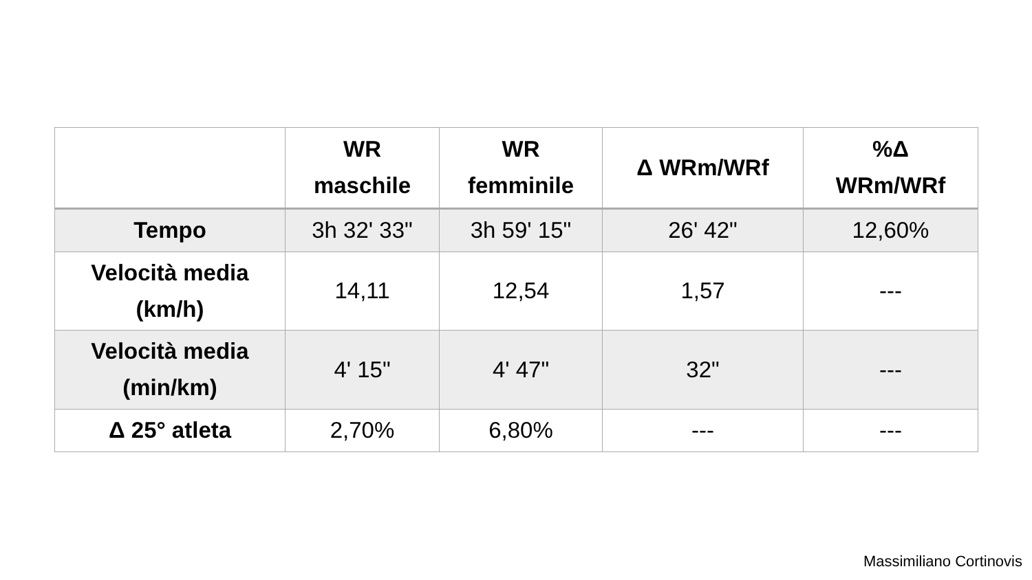| | WR maschile | WR femminile | Δ WRm/WRf | %Δ WRm/WRf |
| --- | --- | --- | --- | --- |
| Tempo | 3h 32' 33" | 3h 59' 15" | 26' 42" | 12,60% |
| Velocità media (km/h) | 14,11 | 12,54 | 1,57 | --- |
| Velocità media (min/km) | 4' 15" | 4' 47" | 32" | --- |
| Δ 25° atleta | 2,70% | 6,80% | --- | --- |
Massimiliano Cortinovis